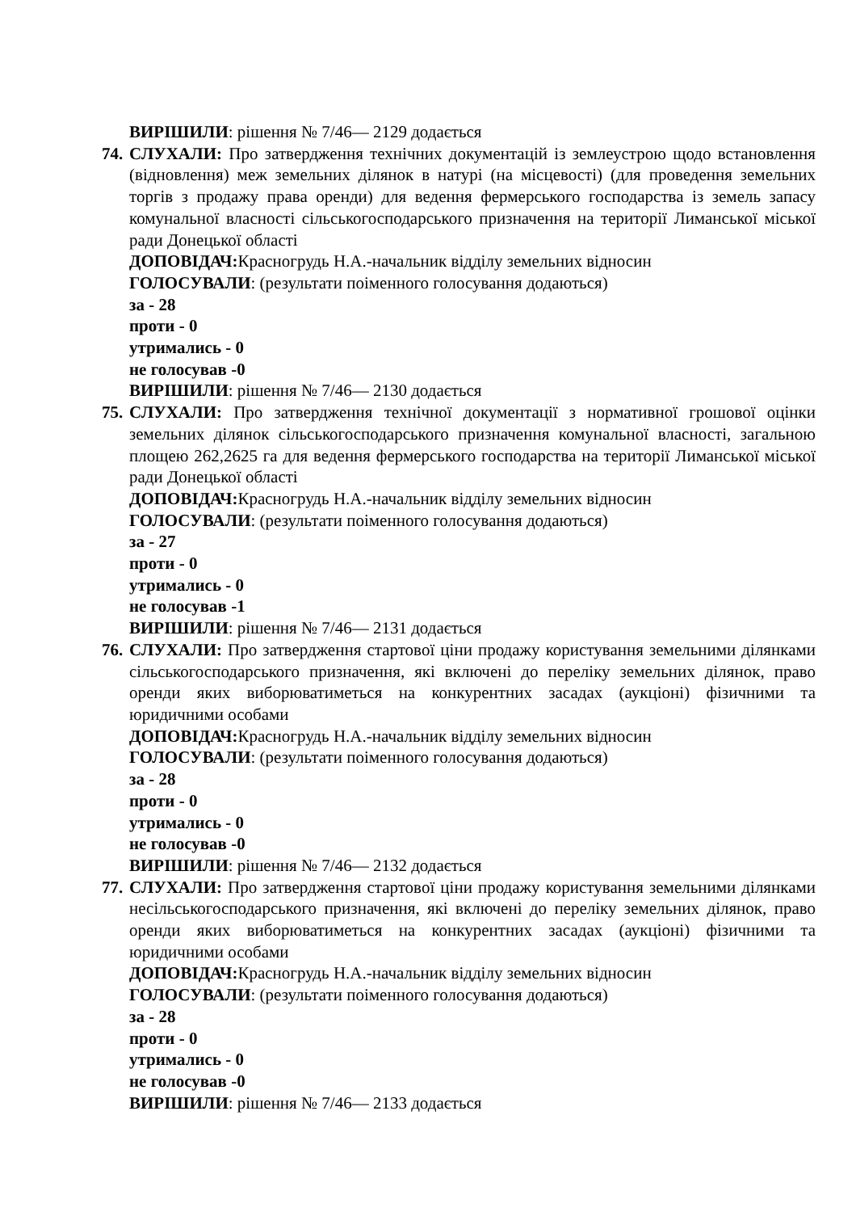ВИРІШИЛИ: рішення № 7/46— 2129 додається
74. СЛУХАЛИ: Про затвердження технічних документацій із землеустрою щодо встановлення (відновлення) меж земельних ділянок в натурі (на місцевості) (для проведення земельних торгів з продажу права оренди) для ведення фермерського господарства із земель запасу комунальної власності сільськогосподарського призначення на території Лиманської міської ради Донецької області
ДОПОВІДАЧ: Красногрудь Н.А.-начальник відділу земельних відносин
ГОЛОСУВАЛИ: (результати поіменного голосування додаються)
за - 28
проти - 0
утримались - 0
не голосував -0
ВИРІШИЛИ: рішення № 7/46— 2130 додається
75. СЛУХАЛИ: Про затвердження технічної документації з нормативної грошової оцінки земельних ділянок сільськогосподарського призначення комунальної власності, загальною площею 262,2625 га для ведення фермерського господарства на території Лиманської міської ради Донецької області
ДОПОВІДАЧ: Красногрудь Н.А.-начальник відділу земельних відносин
ГОЛОСУВАЛИ: (результати поіменного голосування додаються)
за - 27
проти - 0
утримались - 0
не голосував -1
ВИРІШИЛИ: рішення № 7/46— 2131 додається
76. СЛУХАЛИ: Про затвердження стартової ціни продажу користування земельними ділянками сільськогосподарського призначення, які включені до переліку земельних ділянок, право оренди яких виборюватиметься на конкурентних засадах (аукціоні) фізичними та юридичними особами
ДОПОВІДАЧ: Красногрудь Н.А.-начальник відділу земельних відносин
ГОЛОСУВАЛИ: (результати поіменного голосування додаються)
за - 28
проти - 0
утримались - 0
не голосував -0
ВИРІШИЛИ: рішення № 7/46— 2132 додається
77. СЛУХАЛИ: Про затвердження стартової ціни продажу користування земельними ділянками несільськогосподарського призначення, які включені до переліку земельних ділянок, право оренди яких виборюватиметься на конкурентних засадах (аукціоні) фізичними та юридичними особами
ДОПОВІДАЧ: Красногрудь Н.А.-начальник відділу земельних відносин
ГОЛОСУВАЛИ: (результати поіменного голосування додаються)
за - 28
проти - 0
утримались - 0
не голосував -0
ВИРІШИЛИ: рішення № 7/46— 2133 додається